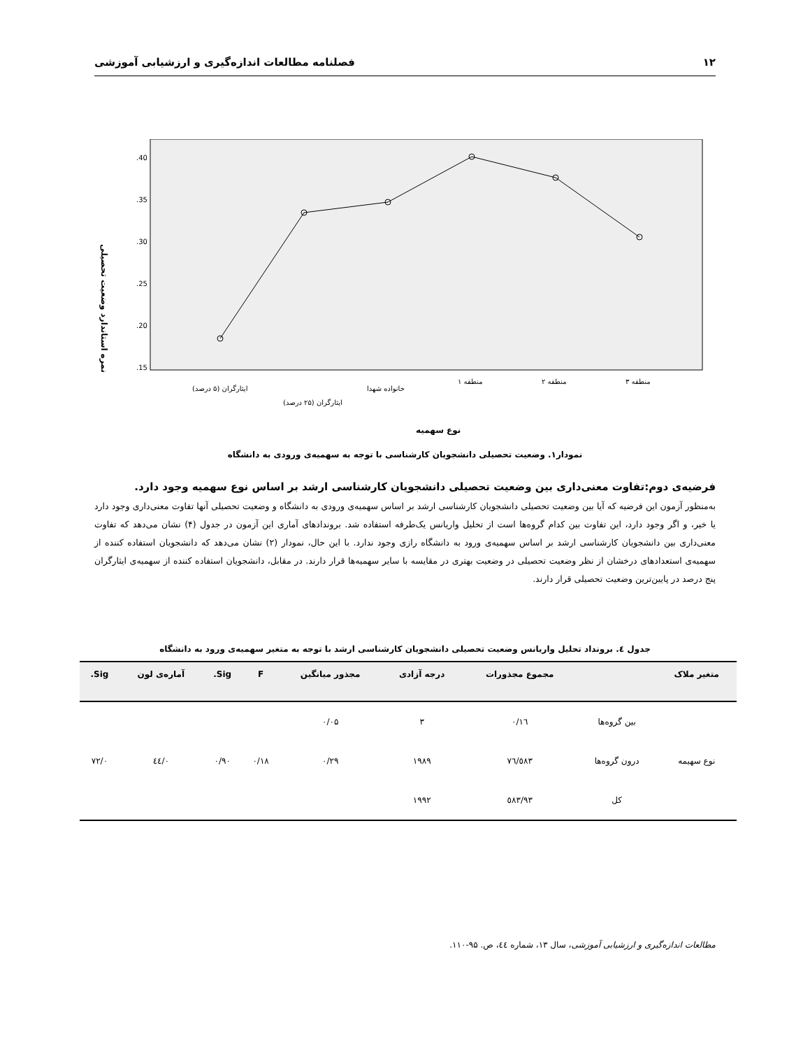۱۲ فصلنامه مطالعات اندازه‌گیری و ارزشیابی آموزشی
.40
.35
.30
.25
.20
.15
نمره استاندارد وضعیت تحصیلی
ایثارگران (۵ درصد)
ایثارگران (۲۵ درصد)
خانواده شهدا
منطقه ۱
منطقه ۲
منطقه ۳
نوع سهمیه
نمودار۱. وضعیت تحصیلی دانشجویان کارشناسی با توجه به سهمیه‌ی ورودی به دانشگاه
فرضیه‌ی دوم:تفاوت معنی‌داری بین وضعیت تحصیلی دانشجویان کارشناسی ارشد بر اساس نوع سهمیه وجود دارد.
به‌منظور آزمون این فرضیه که آیا بین وضعیت تحصیلی دانشجویان کارشناسی ارشد بر اساس سهمیه‌ی ورودی به دانشگاه و وضعیت تحصیلی آنها تفاوت معنی‌داری وجود دارد یا خیر، و اگر وجود دارد، این تفاوت بین کدام گروه‌ها است از تحلیل واریانس یک‌طرفه استفاده شد. بروندادهای آماری این آزمون در جدول (۴) نشان می‌دهد که تفاوت معنی‌داری بین دانشجویان کارشناسی ارشد بر اساس سهمیه‌ی ورود به دانشگاه رازی وجود ندارد. با این حال، نمودار (۲) نشان می‌دهد که دانشجویان استفاده کننده از سهمیه‌ی استعدادهای درخشان از نظر وضعیت تحصیلی در وضعیت بهتری در مقایسه با سایر سهمیه‌ها قرار دارند. در مقابل، دانشجویان استفاده کننده از سهمیه‌ی ایثارگران پنج درصد در پایین‌ترین وضعیت تحصیلی قرار دارند.
جدول ٤. برونداد تحلیل واریانس وضعیت تحصیلی دانشجویان کارشناسی ارشد با توجه به متغیر سهمیه‌ی ورود به دانشگاه
| متغیر ملاک | | مجموع مجذورات | درجه آزادی | مجذور میانگین | F | Sig. | آماره‌ی لون | Sig. |
| --- | --- | --- | --- | --- | --- | --- | --- | --- |
| | بین گروه‌ها | ۰/۱٦ | ۳ | ۰/۰۵ | | | | |
| نوع سهیمه | درون گروه‌ها | ٥٨۳/٧٦ | ۱۹٨۹ | ۰/۲۹ | ۰/۱٨ | ۰/۹۰ | ۰/٤٤ | ۰/٧۲ |
| | کل | ٥٨۳/۹۳ | ۱۹۹۲ | | | | | |
مطالعات اندازه‌گیری و ارزشیابی آموزشی، سال ۱۳، شماره ٤٤، ص. ۹۵-۱۱۰.